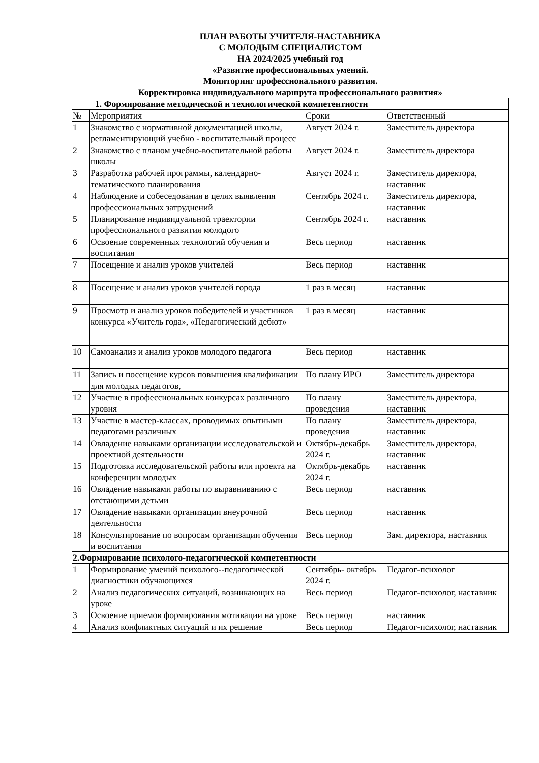ПЛАН РАБОТЫ УЧИТЕЛЯ-НАСТАВНИКА
С МОЛОДЫМ СПЕЦИАЛИСТОМ
НА 2024/2025 учебный год
«Развитие профессиональных умений.
Мониторинг профессионального развития.
Корректировка индивидуального маршрута профессионального развития»
| 1. Формирование методической и технологической компетентности | | | |
| № | Мероприятия | Сроки | Ответственный |
| 1 | Знакомство с нормативной документацией школы, регламентирующий учебно - воспитательный процесс | Август 2024 г. | Заместитель директора |
| 2 | Знакомство с планом учебно-воспитательной работы школы | Август 2024 г. | Заместитель директора |
| 3 | Разработка рабочей программы, календарно-тематического планирования | Август 2024 г. | Заместитель директора, наставник |
| 4 | Наблюдение и собеседования в целях выявления профессиональных затруднений | Сентябрь 2024 г. | Заместитель директора, наставник |
| 5 | Планирование индивидуальной траектории профессионального развития молодого | Сентябрь 2024 г. | наставник |
| 6 | Освоение современных технологий обучения и воспитания | Весь период | наставник |
| 7 | Посещение и анализ уроков учителей | Весь период | наставник |
| 8 | Посещение и анализ уроков учителей города | 1 раз в месяц | наставник |
| 9 | Просмотр и анализ уроков победителей и участников конкурса «Учитель года», «Педагогический дебют» | 1 раз в месяц | наставник |
| 10 | Самоанализ и анализ уроков молодого педагога | Весь период | наставник |
| 11 | Запись и посещение курсов повышения квалификации для молодых педагогов, | По плану ИРО | Заместитель директора |
| 12 | Участие в профессиональных конкурсах различного уровня | По плану проведения | Заместитель директора, наставник |
| 13 | Участие в мастер-классах, проводимых опытными педагогами различных | По плану проведения | Заместитель директора, наставник |
| 14 | Овладение навыками организации исследовательской и проектной деятельности | Октябрь-декабрь 2024 г. | Заместитель директора, наставник |
| 15 | Подготовка исследовательской работы или проекта на конференции молодых | Октябрь-декабрь 2024 г. | наставник |
| 16 | Овладение навыками работы по выравниванию с отстающими детьми | Весь период | наставник |
| 17 | Овладение навыками организации внеурочной деятельности | Весь период | наставник |
| 18 | Консультирование по вопросам организации обучения и воспитания | Весь период | Зам. директора, наставник |
| 2.Формирование психолого-педагогической компетентности | | | |
| 1 | Формирование умений психолого--педагогической диагностики обучающихся | Сентябрь- октябрь 2024 г. | Педагог-психолог |
| 2 | Анализ педагогических ситуаций, возникающих на уроке | Весь период | Педагог-психолог, наставник |
| 3 | Освоение приемов формирования мотивации на уроке | Весь период | наставник |
| 4 | Анализ конфликтных ситуаций и их решение | Весь период | Педагог-психолог, наставник |